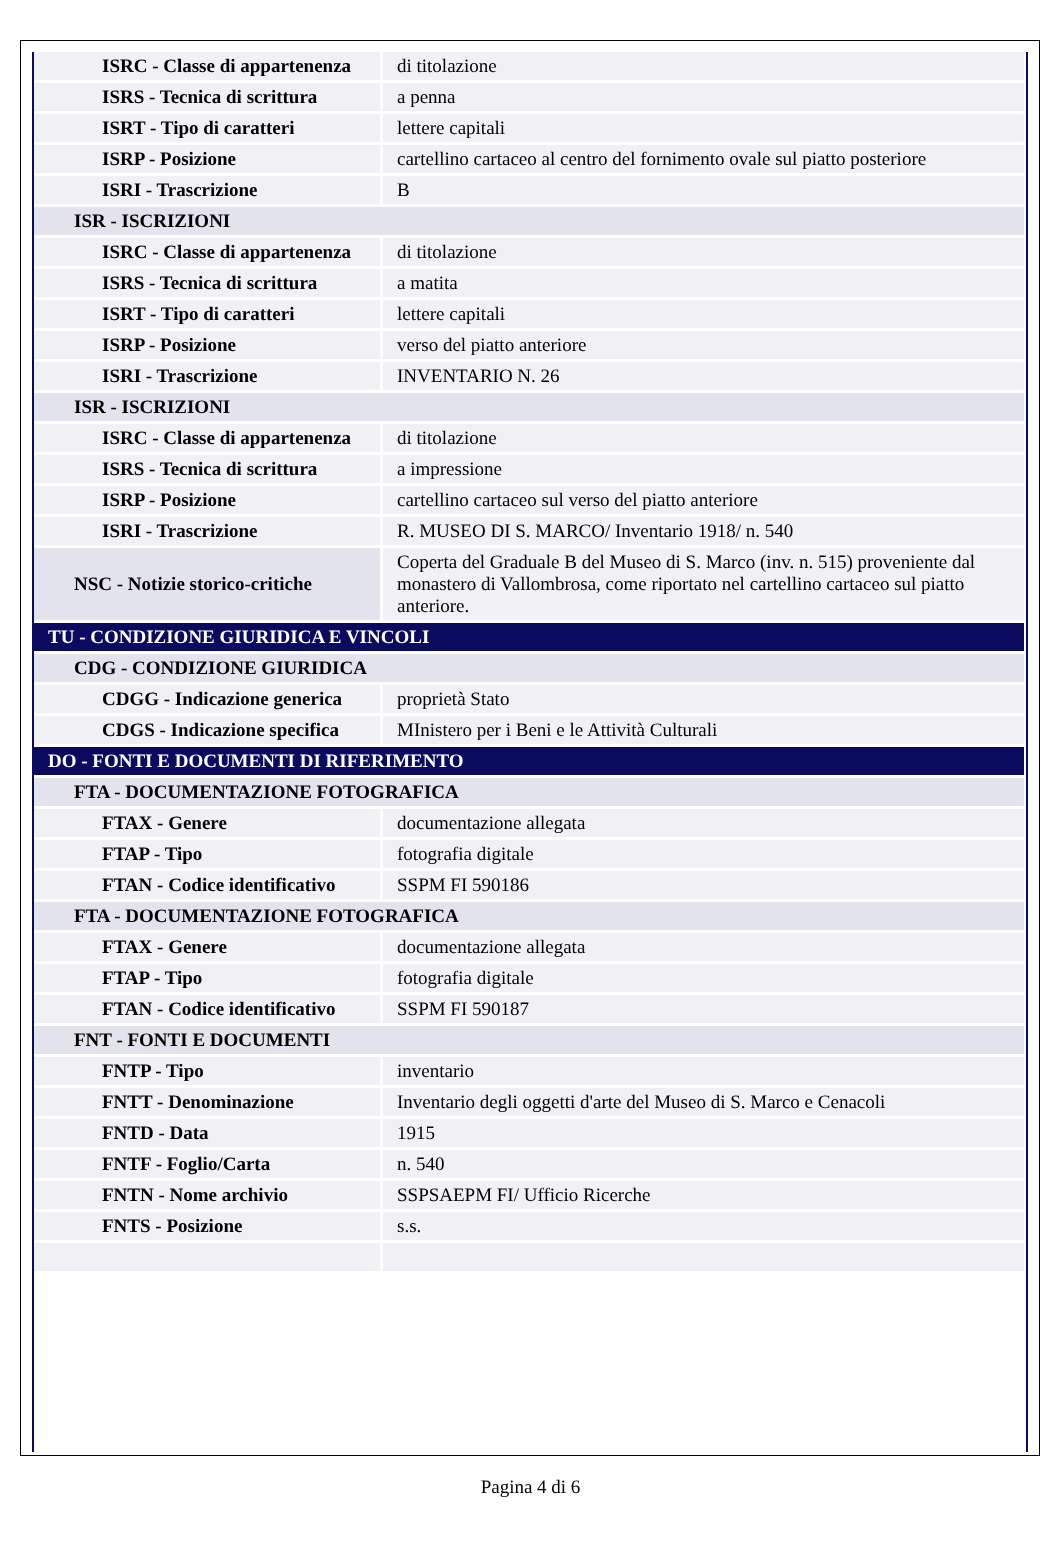| ISRC - Classe di appartenenza | di titolazione |
| ISRS - Tecnica di scrittura | a penna |
| ISRT - Tipo di caratteri | lettere capitali |
| ISRP - Posizione | cartellino cartaceo al centro del fornimento ovale sul piatto posteriore |
| ISRI - Trascrizione | B |
| ISR - ISCRIZIONI | |
| ISRC - Classe di appartenenza | di titolazione |
| ISRS - Tecnica di scrittura | a matita |
| ISRT - Tipo di caratteri | lettere capitali |
| ISRP - Posizione | verso del piatto anteriore |
| ISRI - Trascrizione | INVENTARIO N. 26 |
| ISR - ISCRIZIONI | |
| ISRC - Classe di appartenenza | di titolazione |
| ISRS - Tecnica di scrittura | a impressione |
| ISRP - Posizione | cartellino cartaceo sul verso del piatto anteriore |
| ISRI - Trascrizione | R. MUSEO DI S. MARCO/ Inventario 1918/ n. 540 |
| NSC - Notizie storico-critiche | Coperta del Graduale B del Museo di S. Marco (inv. n. 515) proveniente dal monastero di Vallombrosa, come riportato nel cartellino cartaceo sul piatto anteriore. |
| TU - CONDIZIONE GIURIDICA E VINCOLI | |
| CDG - CONDIZIONE GIURIDICA | |
| CDGG - Indicazione generica | proprietà Stato |
| CDGS - Indicazione specifica | MInistero per i Beni e le Attività Culturali |
| DO - FONTI E DOCUMENTI DI RIFERIMENTO | |
| FTA - DOCUMENTAZIONE FOTOGRAFICA | |
| FTAX - Genere | documentazione allegata |
| FTAP - Tipo | fotografia digitale |
| FTAN - Codice identificativo | SSPM FI 590186 |
| FTA - DOCUMENTAZIONE FOTOGRAFICA | |
| FTAX - Genere | documentazione allegata |
| FTAP - Tipo | fotografia digitale |
| FTAN - Codice identificativo | SSPM FI 590187 |
| FNT - FONTI E DOCUMENTI | |
| FNTP - Tipo | inventario |
| FNTT - Denominazione | Inventario degli oggetti d'arte del Museo di S. Marco e Cenacoli |
| FNTD - Data | 1915 |
| FNTF - Foglio/Carta | n. 540 |
| FNTN - Nome archivio | SSPSAEPM FI/ Ufficio Ricerche |
| FNTS - Posizione | s.s. |
Pagina 4 di 6